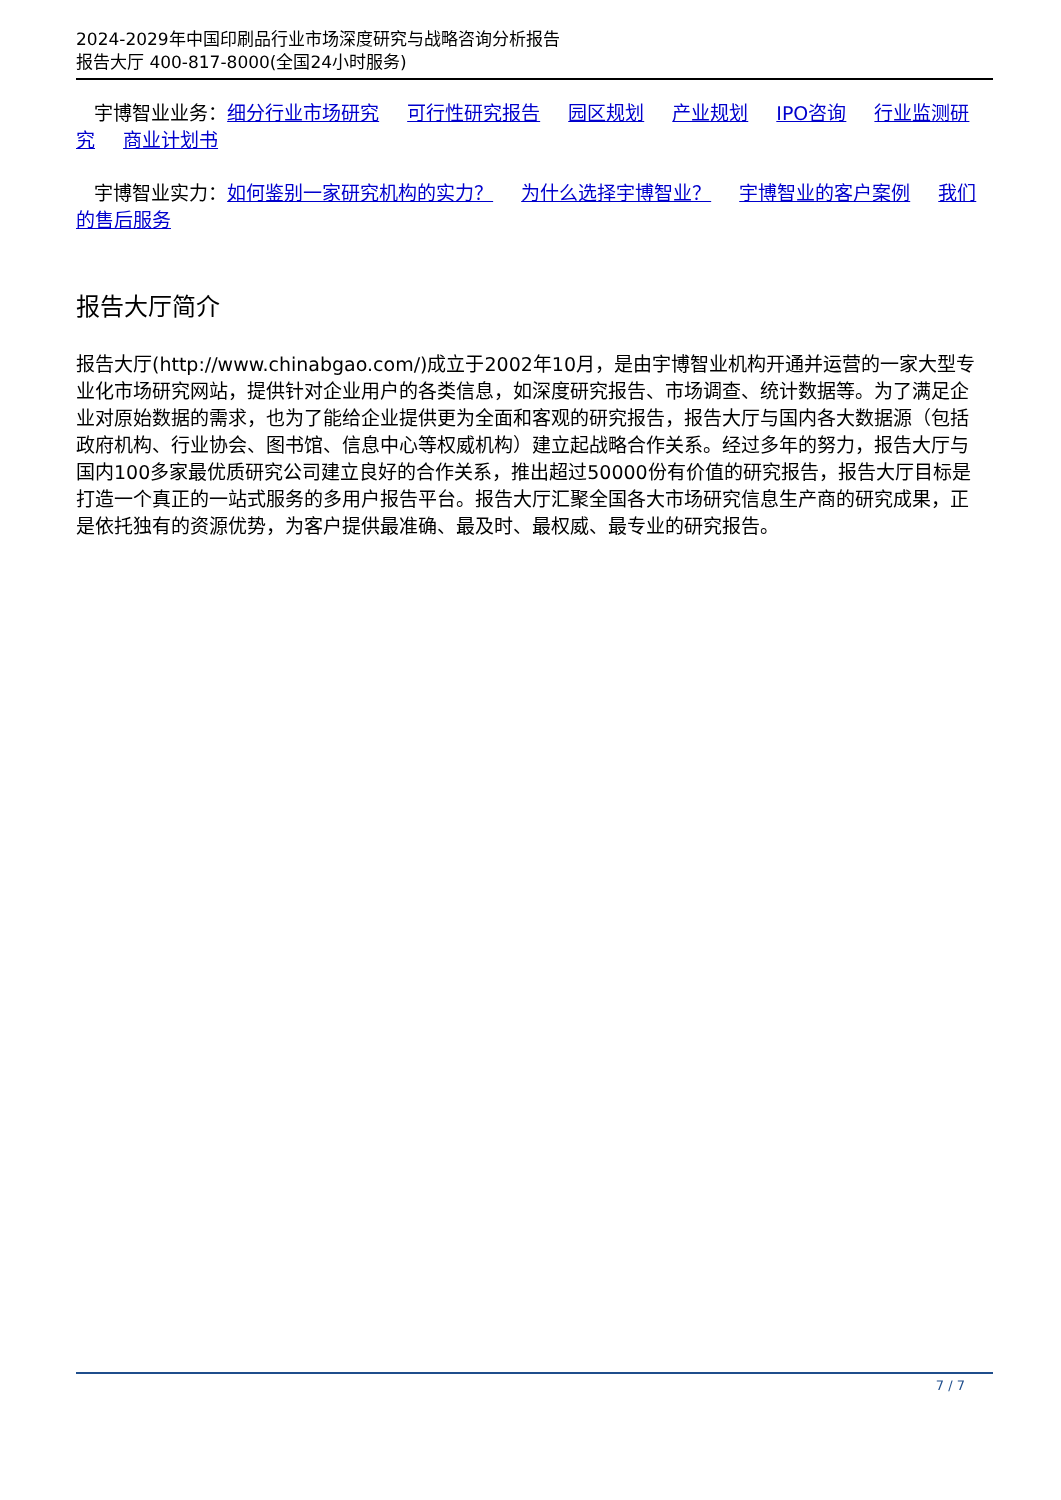2024-2029年中国印刷品行业市场深度研究与战略咨询分析报告
报告大厅 400-817-8000(全国24小时服务)
宇博智业业务：细分行业市场研究 可行性研究报告 园区规划 产业规划 IPO咨询 行业监测研究 商业计划书
宇博智业实力：如何鉴别一家研究机构的实力？ 为什么选择宇博智业？ 宇博智业的客户案例 我们的售后服务
报告大厅简介
报告大厅(http://www.chinabgao.com/)成立于2002年10月，是由宇博智业机构开通并运营的一家大型专业化市场研究网站，提供针对企业用户的各类信息，如深度研究报告、市场调查、统计数据等。为了满足企业对原始数据的需求，也为了能给企业提供更为全面和客观的研究报告，报告大厅与国内各大数据源（包括政府机构、行业协会、图书馆、信息中心等权威机构）建立起战略合作关系。经过多年的努力，报告大厅与国内100多家最优质研究公司建立良好的合作关系，推出超过50000份有价值的研究报告，报告大厅目标是打造一个真正的一站式服务的多用户报告平台。报告大厅汇聚全国各大市场研究信息生产商的研究成果，正是依托独有的资源优势，为客户提供最准确、最及时、最权威、最专业的研究报告。
7 / 7